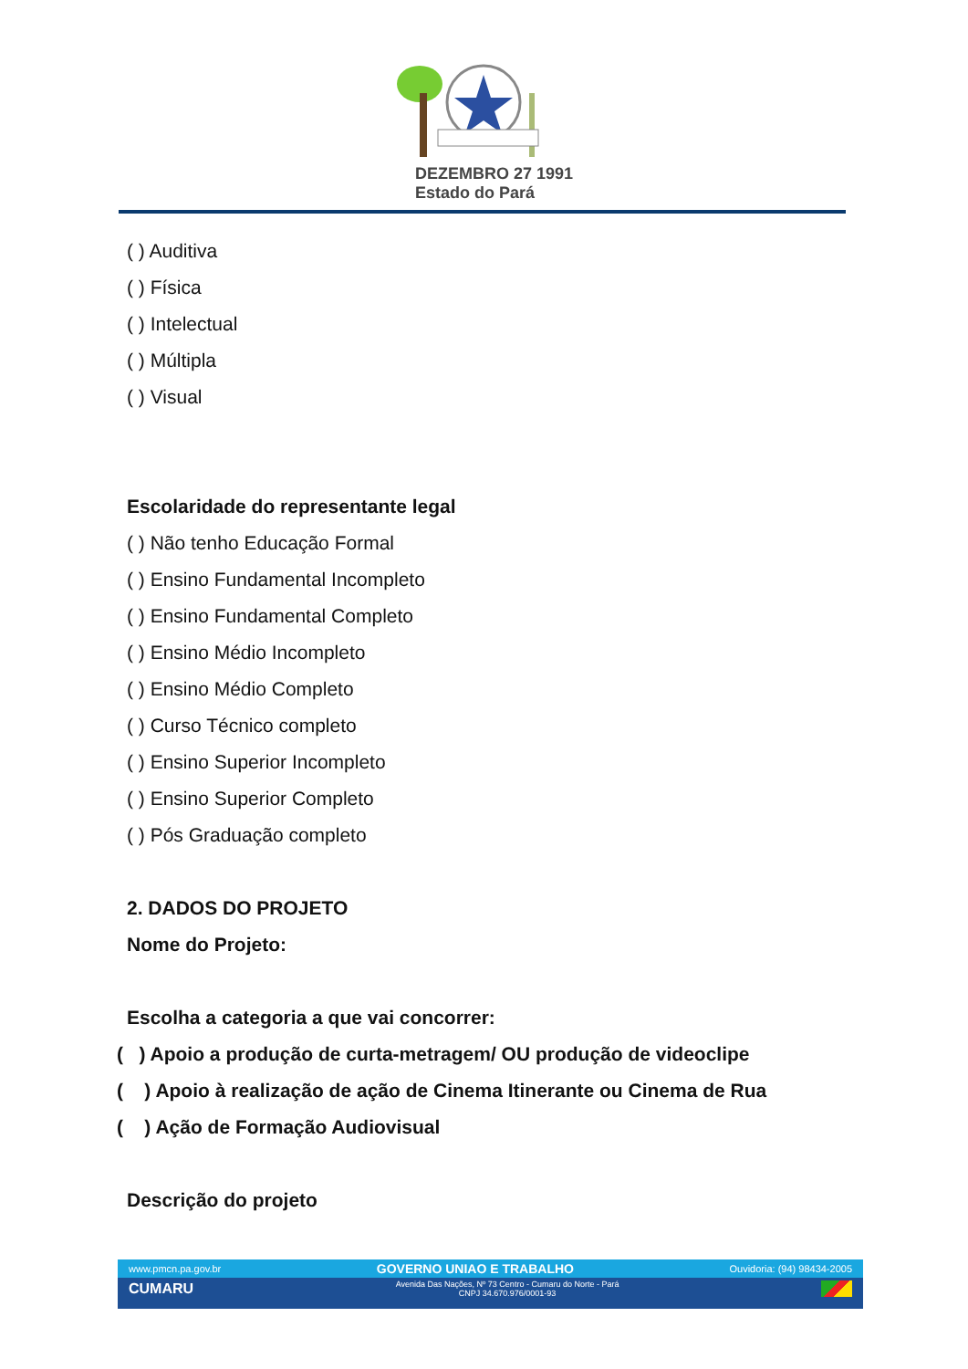DEZEMBRO 27 1991
Estado do Pará
( ) Auditiva
( ) Física
( ) Intelectual
( ) Múltipla
( ) Visual
Escolaridade do representante legal
( ) Não tenho Educação Formal
( ) Ensino Fundamental Incompleto
( ) Ensino Fundamental Completo
( ) Ensino Médio Incompleto
( ) Ensino Médio Completo
( ) Curso Técnico completo
( ) Ensino Superior Incompleto
( ) Ensino Superior Completo
( ) Pós Graduação completo
2. DADOS DO PROJETO
Nome do Projeto:
Escolha a categoria a que vai concorrer:
( ) Apoio a produção de curta-metragem/ OU produção de videoclipe
( ) Apoio à realização de ação de Cinema Itinerante ou Cinema de Rua
( ) Ação de Formação Audiovisual
Descrição do projeto
www.pmcn.pa.gov.br GOVERNO UNIAO E TRABALHO Ouvidoria: (94) 98434-2005
CUMARU Avenida Das Nações, Nº 73 Centro - Cumaru do Norte - Pará
CNPJ 34.670.976/0001-93